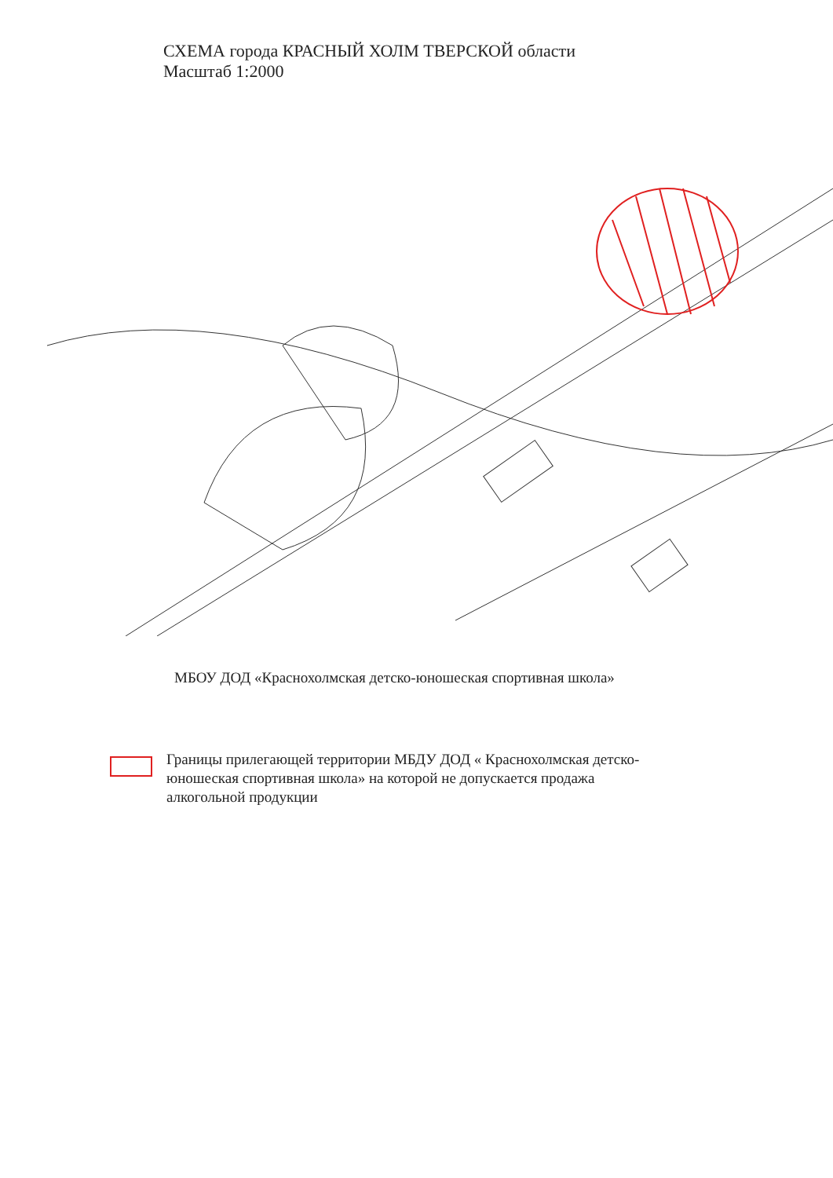СХЕМА города КРАСНЫЙ ХОЛМ ТВЕРСКОЙ области
Масштаб 1:2000
МБОУ ДОД «Краснохолмская детско-юношеская спортивная школа»
Границы прилегающей территории МБДУ ДОД « Краснохолмская детско-
юношеская спортивная школа» на которой не допускается продажа
алкогольной продукции